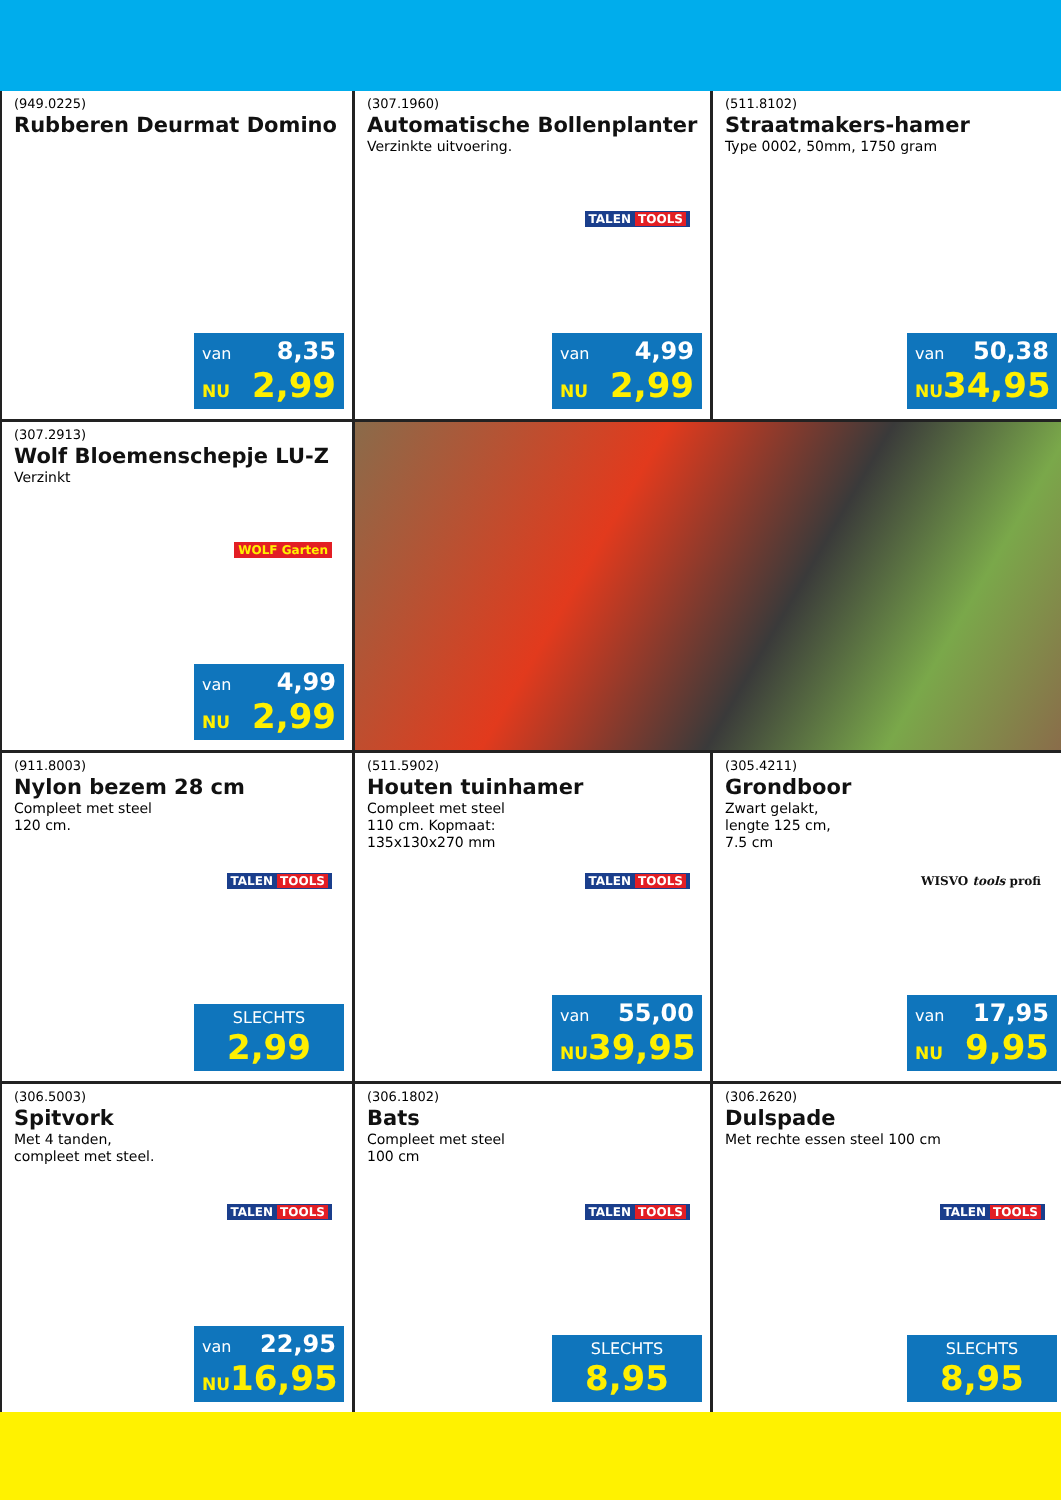(949.0225)
Rubberen Deurmat Domino
van 8,35
NU 2,99
(307.1960)
Automatische Bollenplanter
Verzinkte uitvoering.
TALEN TOOLS
van 4,99
NU 2,99
(511.8102)
Straatmakers-hamer
Type 0002, 50mm, 1750 gram
van 50,38
NU 34,95
(307.2913)
Wolf Bloemenschepje LU-Z
Verzinkt
WOLF Garten
van 4,99
NU 2,99
(911.8003)
Nylon bezem 28 cm
Compleet met steel
120 cm.
TALEN TOOLS
SLECHTS
2,99
(511.5902)
Houten tuinhamer
Compleet met steel
110 cm. Kopmaat:
135x130x270 mm
TALEN TOOLS
van 55,00
NU 39,95
(305.4211)
Grondboor
Zwart gelakt,
lengte 125 cm,
7.5 cm
WISVO tools profi
van 17,95
NU 9,95
(306.5003)
Spitvork
Met 4 tanden,
compleet met steel.
TALEN TOOLS
van 22,95
NU 16,95
(306.1802)
Bats
Compleet met steel
100 cm
TALEN TOOLS
SLECHTS
8,95
(306.2620)
Dulspade
Met rechte essen steel 100 cm
TALEN TOOLS
SLECHTS
8,95